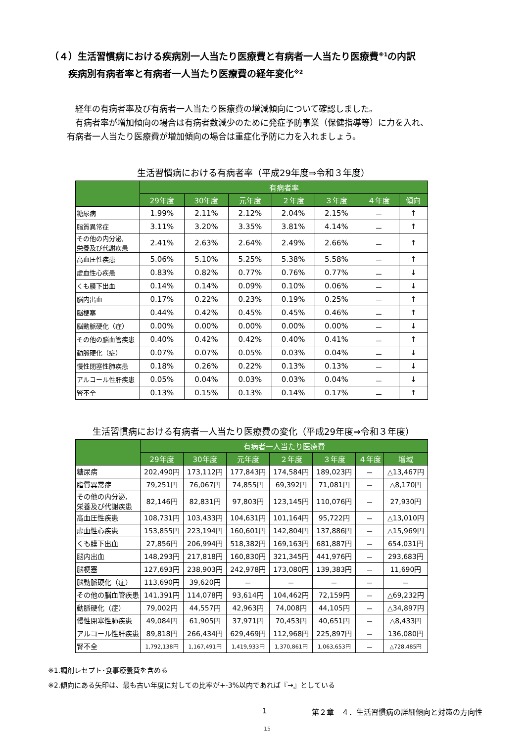（４）生活習慣病における疾病別一人当たり医療費と有病者一人当たり医療費<sup>※1</sup>の内訳
疾病別有病者率と有病者一人当たり医療費の経年変化<sup>※2</sup>
　経年の有病者率及び有病者一人当たり医療費の増減傾向について確認しました。
　有病者率が増加傾向の場合は有病者数減少のために発症予防事業（保健指導等）に力を入れ、有病者一人当たり医療費が増加傾向の場合は重症化予防に力を入れましょう。
生活習慣病における有病者率（平成29年度⇒令和３年度）
| | 有病者率 | | | | | | |
| --- | --- | --- | --- | --- | --- | --- | --- |
| | 29年度 | 30年度 | 元年度 | ２年度 | ３年度 | ４年度 | 傾向 |
| 糖尿病 | 1.99% | 2.11% | 2.12% | 2.04% | 2.15% | － | ↑ |
| 脂質異常症 | 3.11% | 3.20% | 3.35% | 3.81% | 4.14% | － | ↑ |
| その他の内分泌, 栄養及び代謝疾患 | 2.41% | 2.63% | 2.64% | 2.49% | 2.66% | － | ↑ |
| 高血圧性疾患 | 5.06% | 5.10% | 5.25% | 5.38% | 5.58% | － | ↑ |
| 虚血性心疾患 | 0.83% | 0.82% | 0.77% | 0.76% | 0.77% | － | ↓ |
| くも膜下出血 | 0.14% | 0.14% | 0.09% | 0.10% | 0.06% | － | ↓ |
| 脳内出血 | 0.17% | 0.22% | 0.23% | 0.19% | 0.25% | － | ↑ |
| 脳梗塞 | 0.44% | 0.42% | 0.45% | 0.45% | 0.46% | － | ↑ |
| 脳動脈硬化（症） | 0.00% | 0.00% | 0.00% | 0.00% | 0.00% | － | ↓ |
| その他の脳血管疾患 | 0.40% | 0.42% | 0.42% | 0.40% | 0.41% | － | ↑ |
| 動脈硬化（症） | 0.07% | 0.07% | 0.05% | 0.03% | 0.04% | － | ↓ |
| 慢性閉塞性肺疾患 | 0.18% | 0.26% | 0.22% | 0.13% | 0.13% | － | ↓ |
| アルコール性肝疾患 | 0.05% | 0.04% | 0.03% | 0.03% | 0.04% | － | ↓ |
| 腎不全 | 0.13% | 0.15% | 0.13% | 0.14% | 0.17% | － | ↑ |
生活習慣病における有病者一人当たり医療費の変化（平成29年度⇒令和３年度）
| | 有病者一人当たり医療費 | | | | | | |
| --- | --- | --- | --- | --- | --- | --- | --- |
| | 29年度 | 30年度 | 元年度 | ２年度 | ３年度 | ４年度 | 増域 |
| 糖尿病 | 202,490円 | 173,112円 | 177,843円 | 174,584円 | 189,023円 | － | △13,467円 |
| 脂質異常症 | 79,251円 | 76,067円 | 74,855円 | 69,392円 | 71,081円 | － | △8,170円 |
| その他の内分泌, 栄養及び代謝疾患 | 82,146円 | 82,831円 | 97,803円 | 123,145円 | 110,076円 | － | 27,930円 |
| 高血圧性疾患 | 108,731円 | 103,433円 | 104,631円 | 101,164円 | 95,722円 | － | △13,010円 |
| 虚血性心疾患 | 153,855円 | 223,194円 | 160,601円 | 142,804円 | 137,886円 | － | △15,969円 |
| くも膜下出血 | 27,856円 | 206,994円 | 518,382円 | 169,163円 | 681,887円 | － | 654,031円 |
| 脳内出血 | 148,293円 | 217,818円 | 160,830円 | 321,345円 | 441,976円 | － | 293,683円 |
| 脳梗塞 | 127,693円 | 238,903円 | 242,978円 | 173,080円 | 139,383円 | － | 11,690円 |
| 脳動脈硬化（症） | 113,690円 | 39,620円 | － | － | － | － | － |
| その他の脳血管疾患 | 141,391円 | 114,078円 | 93,614円 | 104,462円 | 72,159円 | － | △69,232円 |
| 動脈硬化（症） | 79,002円 | 44,557円 | 42,963円 | 74,008円 | 44,105円 | － | △34,897円 |
| 慢性閉塞性肺疾患 | 49,084円 | 61,905円 | 37,971円 | 70,453円 | 40,651円 | － | △8,433円 |
| アルコール性肝疾患 | 89,818円 | 266,434円 | 629,469円 | 112,968円 | 225,897円 | － | 136,080円 |
| 腎不全 | 1,792,138円 | 1,167,491円 | 1,419,933円 | 1,370,861円 | 1,063,653円 | － | △728,485円 |
※1.調剤レセプト･食事療養費を含める
※2.傾向にある矢印は、最も古い年度に対しての比率が+-3%以内であれば『→』としている
1 第２章　４．生活習慣病の詳細傾向と対策の方向性
15